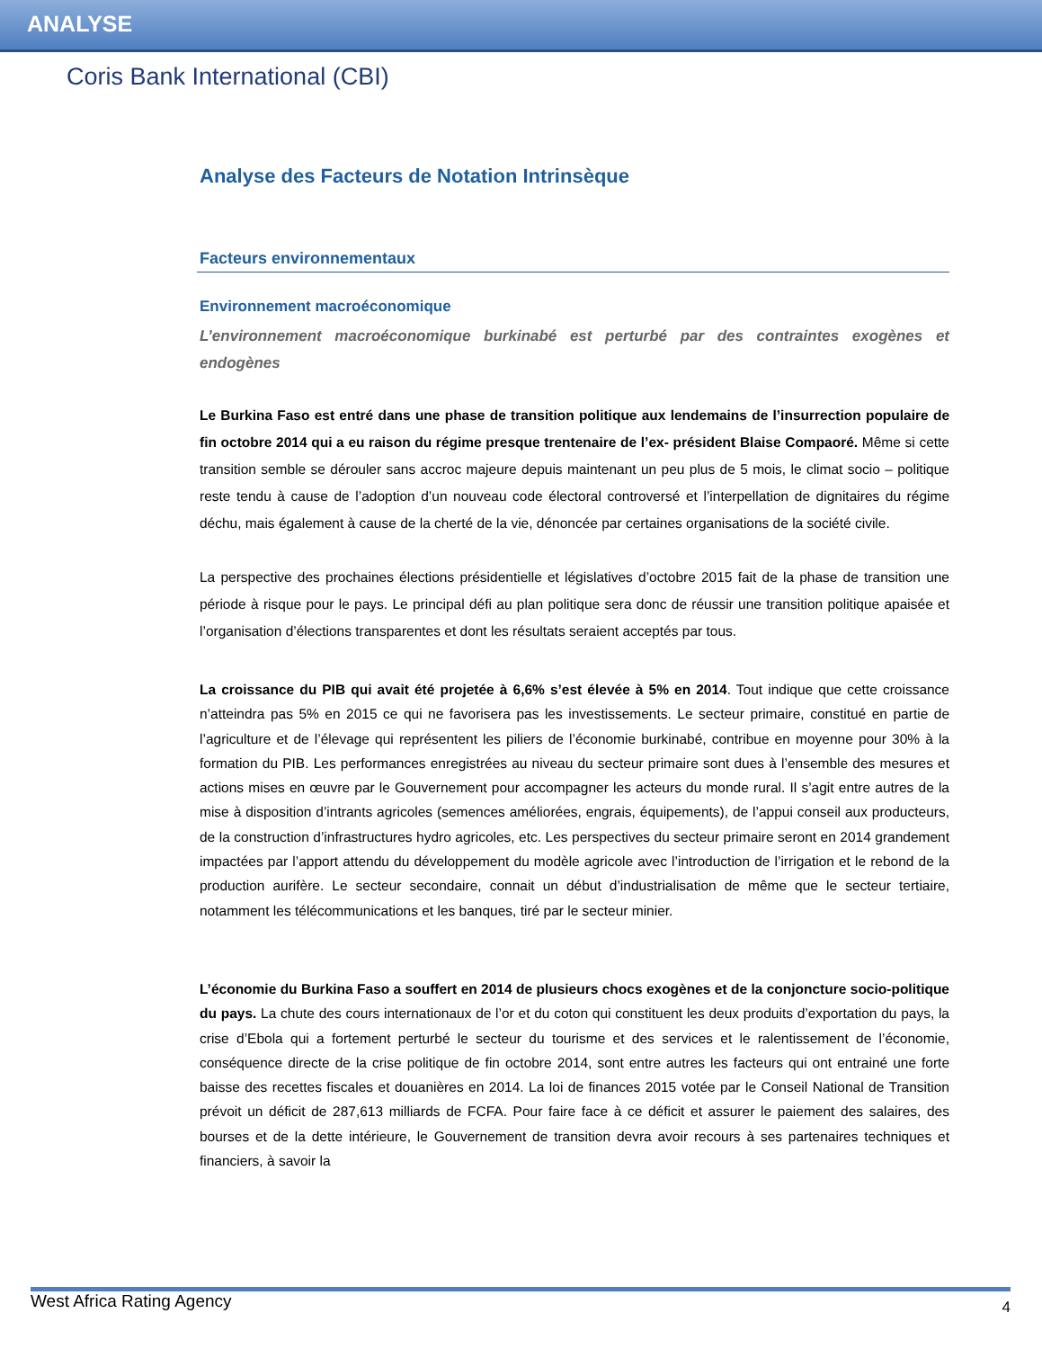ANALYSE
Coris Bank International (CBI)
Analyse des Facteurs de Notation Intrinsèque
Facteurs environnementaux
Environnement macroéconomique
L’environnement macroéconomique burkinabé est perturbé par des contraintes exogènes et endogènes
Le Burkina Faso est entré dans une phase de transition politique aux lendemains de l’insurrection populaire de fin octobre 2014 qui a eu raison du régime presque trentenaire de l’ex- président Blaise Compaoré. Même si cette transition semble se dérouler sans accroc majeure depuis maintenant un peu plus de 5 mois, le climat socio – politique reste tendu à cause de l’adoption d’un nouveau code électoral controversé et l’interpellation de dignitaires du régime déchu, mais également à cause de la cherté de la vie, dénoncée par certaines organisations de la société civile.
La perspective des prochaines élections présidentielle et législatives d’octobre 2015 fait de la phase de transition une période à risque pour le pays. Le principal défi au plan politique sera donc de réussir une transition politique apaisée et l’organisation d’élections transparentes et dont les résultats seraient acceptés par tous.
La croissance du PIB qui avait été projetée à 6,6% s’est élevée à 5% en 2014. Tout indique que cette croissance n’atteindra pas 5% en 2015 ce qui ne favorisera pas les investissements. Le secteur primaire, constitué en partie de l’agriculture et de l’élevage qui représentent les piliers de l’économie burkinabé, contribue en moyenne pour 30% à la formation du PIB. Les performances enregistrées au niveau du secteur primaire sont dues à l’ensemble des mesures et actions mises en œuvre par le Gouvernement pour accompagner les acteurs du monde rural. Il s’agit entre autres de la mise à disposition d’intrants agricoles (semences améliorées, engrais, équipements), de l’appui conseil aux producteurs, de la construction d’infrastructures hydro agricoles, etc. Les perspectives du secteur primaire seront en 2014 grandement impactées par l’apport attendu du développement du modèle agricole avec l’introduction de l’irrigation et le rebond de la production aurifère. Le secteur secondaire, connait un début d’industrialisation de même que le secteur tertiaire, notamment les télécommunications et les banques, tiré par le secteur minier.
L’économie du Burkina Faso a souffert en 2014 de plusieurs chocs exogènes et de la conjoncture socio-politique du pays. La chute des cours internationaux de l’or et du coton qui constituent les deux produits d’exportation du pays, la crise d’Ebola qui a fortement perturbé le secteur du tourisme et des services et le ralentissement de l’économie, conséquence directe de la crise politique de fin octobre 2014, sont entre autres les facteurs qui ont entrainé une forte baisse des recettes fiscales et douanières en 2014. La loi de finances 2015 votée par le Conseil National de Transition prévoit un déficit de 287,613 milliards de FCFA. Pour faire face à ce déficit et assurer le paiement des salaires, des bourses et de la dette intérieure, le Gouvernement de transition devra avoir recours à ses partenaires techniques et financiers, à savoir la
West Africa Rating Agency 4